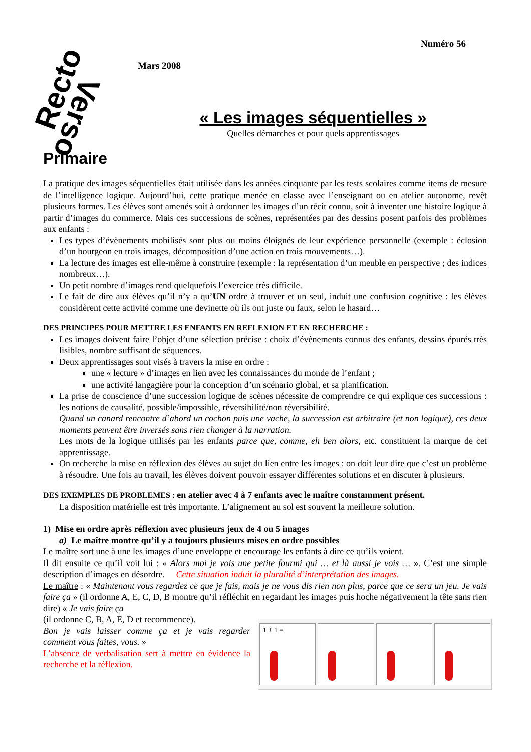Recto
Verso
Numéro 56
Mars 2008
« Les images séquentielles »
Quelles démarches et pour quels apprentissages
Primaire
La pratique des images séquentielles était utilisée dans les années cinquante par les tests scolaires comme items de mesure de l’intelligence logique. Aujourd’hui, cette pratique menée en classe avec l’enseignant ou en atelier autonome, revêt plusieurs formes. Les élèves sont amenés soit à ordonner les images d’un récit connu, soit à inventer une histoire logique à partir d’images du commerce. Mais ces successions de scènes, représentées par des dessins posent parfois des problèmes aux enfants :
Les types d’évènements mobilisés sont plus ou moins éloignés de leur expérience personnelle (exemple : éclosion d’un bourgeon en trois images, décomposition d’une action en trois mouvements…).
La lecture des images est elle-même à construire (exemple : la représentation d’un meuble en perspective ; des indices nombreux…).
Un petit nombre d’images rend quelquefois l’exercice très difficile.
Le fait de dire aux élèves qu’il n’y a qu’UN ordre à trouver et un seul, induit une confusion cognitive : les élèves considèrent cette activité comme une devinette où ils ont juste ou faux, selon le hasard…
DES PRINCIPES POUR METTRE LES ENFANTS EN REFLEXION ET EN RECHERCHE :
Les images doivent faire l’objet d’une sélection précise : choix d’évènements connus des enfants, dessins épurés très lisibles, nombre suffisant de séquences.
Deux apprentissages sont visés à travers la mise en ordre :
une « lecture » d’images en lien avec les connaissances du monde de l’enfant ;
une activité langagière pour la conception d’un scénario global, et sa planification.
La prise de conscience d’une succession logique de scènes nécessite de comprendre ce qui explique ces successions : les notions de causalité, possible/impossible, réversibilité/non réversibilité.
Quand un canard rencontre d’abord un cochon puis une vache, la succession est arbitraire (et non logique), ces deux moments peuvent être inversés sans rien changer à la narration.
Les mots de la logique utilisés par les enfants parce que, comme, eh ben alors, etc. constituent la marque de cet apprentissage.
On recherche la mise en réflexion des élèves au sujet du lien entre les images : on doit leur dire que c’est un problème à résoudre. Une fois au travail, les élèves doivent pouvoir essayer différentes solutions et en discuter à plusieurs.
DES EXEMPLES DE PROBLEMES : en atelier avec 4 à 7 enfants avec le maître constamment présent.
La disposition matérielle est très importante. L’alignement au sol est souvent la meilleure solution.
1) Mise en ordre après réflexion avec plusieurs jeux de 4 ou 5 images
a) Le maître montre qu’il y a toujours plusieurs mises en ordre possibles
Le maître sort une à une les images d’une enveloppe et encourage les enfants à dire ce qu’ils voient.
Il dit ensuite ce qu’il voit lui : « Alors moi je vois une petite fourmi qui … et là aussi je vois … ». C’est une simple description d’images en désordre. Cette situation induit la pluralité d’interprétation des images.
Le maître : « Maintenant vous regardez ce que je fais, mais je ne vous dis rien non plus, parce que ce sera un jeu. Je vais faire ça » (il ordonne A, E, C, D, B montre qu’il réfléchit en regardant les images puis hoche négativement la tête sans rien dire) « Je vais faire ça
1 + 1 =
(il ordonne C, B, A, E, D et recommence).
Bon je vais laisser comme ça et je vais regarder comment vous faites, vous. »
L’absence de verbalisation sert à mettre en évidence la recherche et la réflexion.